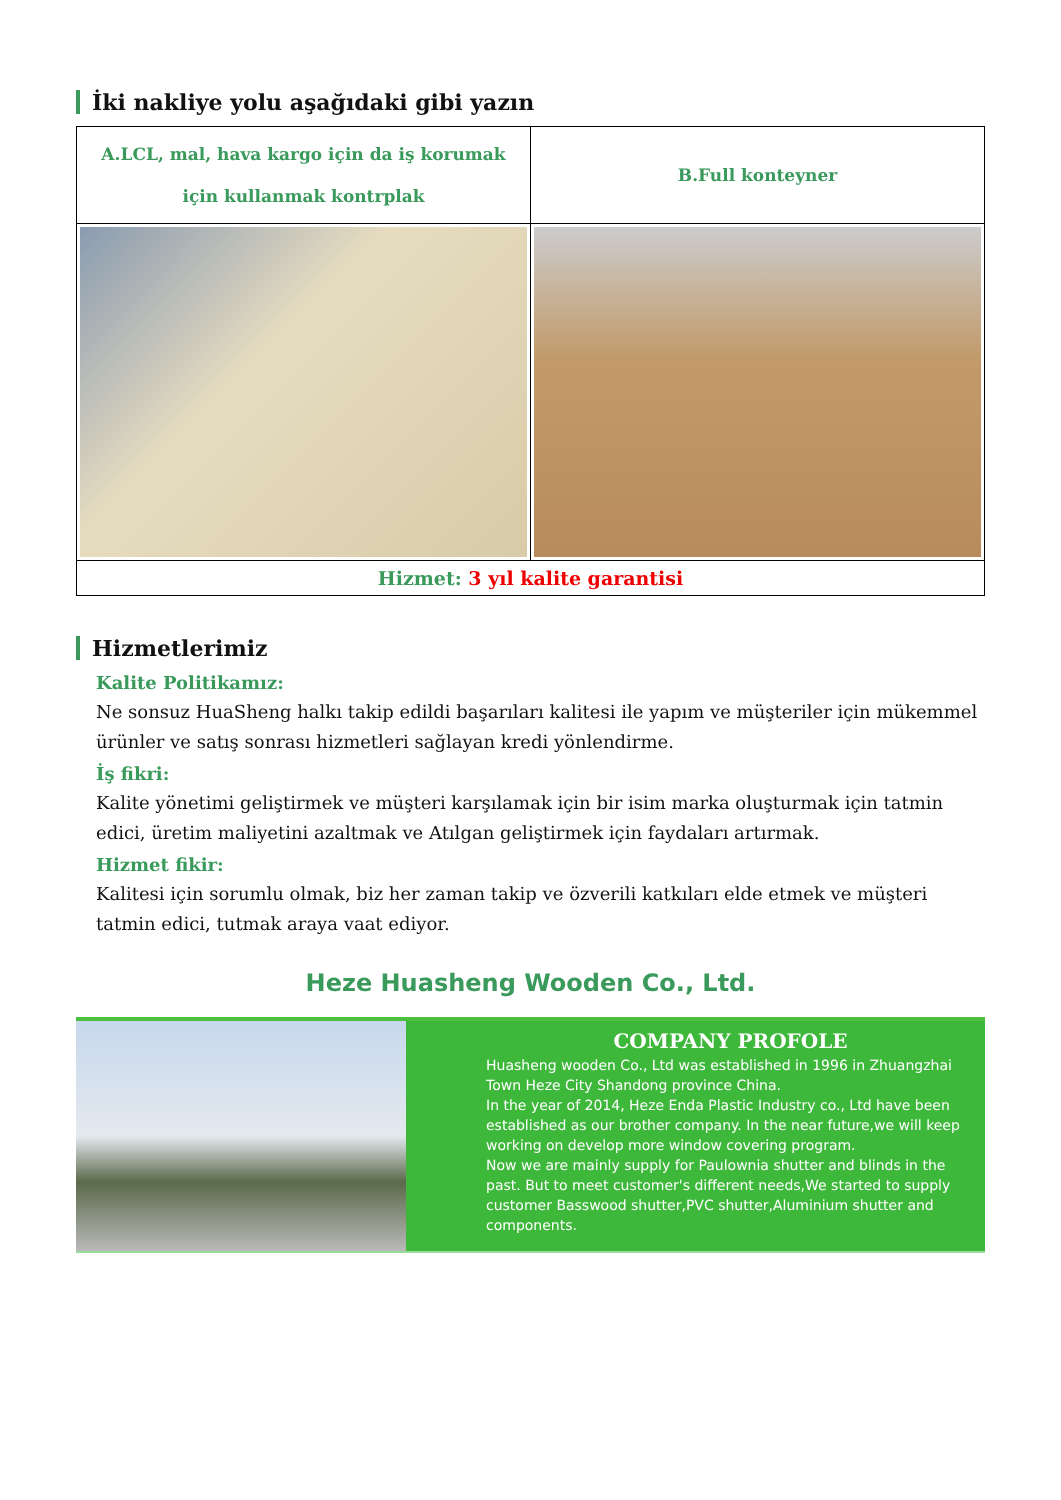İki nakliye yolu aşağıdaki gibi yazın
| A.LCL, mal, hava kargo için da iş korumak için kullanmak kontrplak | B.Full konteyner |
| Hizmet: 3 yıl kalite garantisi | |
Hizmetlerimiz
Kalite Politikamız:
Ne sonsuz HuaSheng halkı takip edildi başarıları kalitesi ile yapım ve müşteriler için mükemmel ürünler ve satış sonrası hizmetleri sağlayan kredi yönlendirme.
İş fikri:
Kalite yönetimi geliştirmek ve müşteri karşılamak için bir isim marka oluşturmak için tatmin edici, üretim maliyetini azaltmak ve Atılgan geliştirmek için faydaları artırmak.
Hizmet fikir:
Kalitesi için sorumlu olmak, biz her zaman takip ve özverili katkıları elde etmek ve müşteri tatmin edici, tutmak araya vaat ediyor.
Heze Huasheng Wooden Co., Ltd.
COMPANY PROFOLE
Huasheng wooden Co., Ltd was established in 1996 in Zhuangzhai Town Heze City Shandong province China.
In the year of 2014, Heze Enda Plastic Industry co., Ltd have been established as our brother company. In the near future,we will keep working on develop more window covering program.
Now we are mainly supply for Paulownia shutter and blinds in the past. But to meet customer's different needs,We started to supply customer Basswood shutter,PVC shutter,Aluminium shutter and components.